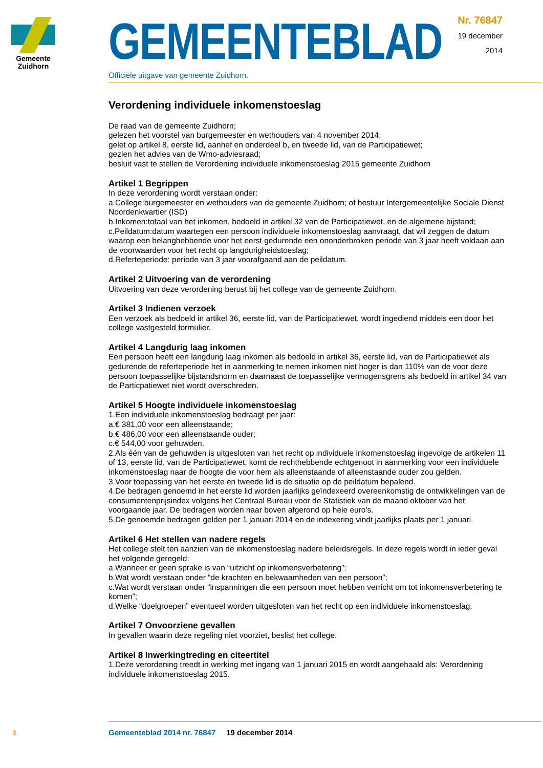Gemeente
Zuidhorn
GEMEENTEBLAD
Officiële uitgave van gemeente Zuidhorn.
Nr. 76847
19 december
2014
Verordening individuele inkomenstoeslag
De raad van de gemeente Zuidhorn;
gelezen het voorstel van burgemeester en wethouders van 4 november 2014;
gelet op artikel 8, eerste lid, aanhef en onderdeel b, en tweede lid, van de Participatiewet;
gezien het advies van de Wmo-adviesraad;
besluit vast te stellen de Verordening individuele inkomenstoeslag 2015 gemeente Zuidhorn
Artikel 1 Begrippen
In deze verordening wordt verstaan onder:
a.College:burgemeester en wethouders van de gemeente Zuidhorn; of bestuur Intergemeentelijke Sociale Dienst Noordenkwartier (ISD)
b.Inkomen:totaal van het inkomen, bedoeld in artikel 32 van de Participatiewet, en de algemene bijstand;
c.Peildatum:datum waartegen een persoon individuele inkomenstoeslag aanvraagt, dat wil zeggen de datum waarop een belanghebbende voor het eerst gedurende een ononderbroken periode van 3 jaar heeft voldaan aan de voorwaarden voor het recht op langdurigheidstoeslag;
d.Referteperiode: periode van 3 jaar voorafgaand aan de peildatum.
Artikel 2 Uitvoering van de verordening
Uitvoering van deze verordening berust bij het college van de gemeente Zuidhorn.
Artikel 3 Indienen verzoek
Een verzoek als bedoeld in artikel 36, eerste lid, van de Participatiewet, wordt ingediend middels een door het college vastgesteld formulier.
Artikel 4 Langdurig laag inkomen
Een persoon heeft een langdurig laag inkomen als bedoeld in artikel 36, eerste lid, van de Participatiewet als gedurende de referteperiode het in aanmerking te nemen inkomen niet hoger is dan 110% van de voor deze persoon toepasselijke bijstandsnorm en daarnaast de toepasselijke vermogensgrens als bedoeld in artikel 34 van de Particpatiewet niet wordt overschreden.
Artikel 5 Hoogte individuele inkomenstoeslag
1.Een individuele inkomenstoeslag bedraagt per jaar:
a.€ 381,00 voor een alleenstaande;
b.€ 486,00 voor een alleenstaande ouder;
c.€ 544,00 voor gehuwden.
2.Als één van de gehuwden is uitgesloten van het recht op individuele inkomenstoeslag ingevolge de artikelen 11 of 13, eerste lid, van de Participatiewet, komt de rechthebbende echtgenoot in aanmerking voor een individuele inkomenstoeslag naar de hoogte die voor hem als alleenstaande of alleenstaande ouder zou gelden.
3.Voor toepassing van het eerste en tweede lid is de situatie op de peildatum bepalend.
4.De bedragen genoemd in het eerste lid worden jaarlijks geïndexeerd overeenkomstig de ontwikkelingen van de consumentenprijsindex volgens het Centraal Bureau voor de Statistiek van de maand oktober van het voorgaande jaar. De bedragen worden naar boven afgerond op hele euro’s.
5.De genoemde bedragen gelden per 1 januari 2014 en de indexering vindt jaarlijks plaats per 1 januari.
Artikel 6 Het stellen van nadere regels
Het college stelt ten aanzien van de inkomenstoeslag nadere beleidsregels. In deze regels wordt in ieder geval het volgende geregeld:
a.Wanneer er geen sprake is van “uitzicht op inkomensverbetering”;
b.Wat wordt verstaan onder “de krachten en bekwaamheden van een persoon”;
c.Wat wordt verstaan onder “inspanningen die een persoon moet hebben verricht om tot inkomensverbetering te komen”;
d.Welke “doelgroepen” eventueel worden uitgesloten van het recht op een individuele inkomenstoeslag.
Artikel 7 Onvoorziene gevallen
In gevallen waarin deze regeling niet voorziet, beslist het college.
Artikel 8 Inwerkingtreding en citeertitel
1.Deze verordening treedt in werking met ingang van 1 januari 2015 en wordt aangehaald als: Verordening individuele inkomenstoeslag 2015.
1
Gemeenteblad 2014 nr. 76847 19 december 2014